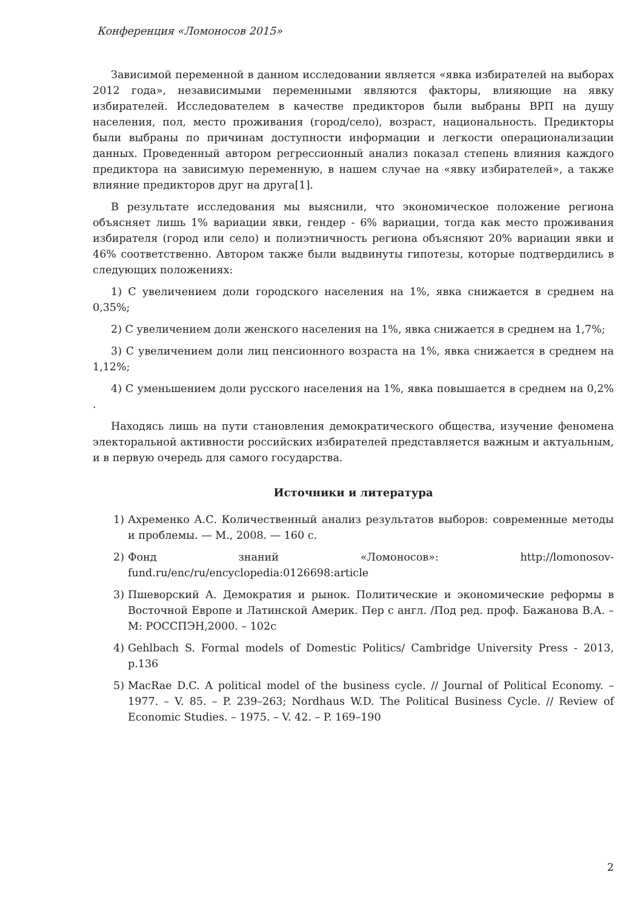Конференция «Ломоносов 2015»
Зависимой переменной в данном исследовании является «явка избирателей на выборах 2012 года», независимыми переменными являются факторы, влияющие на явку избирателей. Исследователем в качестве предикторов были выбраны ВРП на душу населения, пол, место проживания (город/село), возраст, национальность. Предикторы были выбраны по причинам доступности информации и легкости операционализации данных. Проведенный автором регрессионный анализ показал степень влияния каждого предиктора на зависимую переменную, в нашем случае на «явку избирателей», а также влияние предикторов друг на друга[1].
В результате исследования мы выяснили, что экономическое положение региона объясняет лишь 1% вариации явки, гендер - 6% вариации, тогда как место проживания избирателя (город или село) и полиэтничность региона объясняют 20% вариации явки и 46% соответственно. Автором также были выдвинуты гипотезы, которые подтвердились в следующих положениях:
1) С увеличением доли городского населения на 1%, явка снижается в среднем на 0,35%;
2) С увеличением доли женского населения на 1%, явка снижается в среднем на 1,7%;
3) С увеличением доли лиц пенсионного возраста на 1%, явка снижается в среднем на 1,12%;
4) С уменьшением доли русского населения на 1%, явка повышается в среднем на 0,2% .
Находясь лишь на пути становления демократического общества, изучение феномена электоральной активности российских избирателей представляется важным и актуальным, и в первую очередь для самого государства.
Источники и литература
1) Ахременко А.С. Количественный анализ результатов выборов: современные методы и проблемы. — М., 2008. — 160 с.
2) Фонд знаний «Ломоносов»: http://lomonosov-fund.ru/enc/ru/encyclopedia:0126698:article
3) Пшеворский А. Демократия и рынок. Политические и экономические реформы в Восточной Европе и Латинской Америк. Пер с англ. /Под ред. проф. Бажанова В.А. – М: РОССПЭН,2000. – 102с
4) Gehlbach S. Formal models of Domestic Politics/ Cambridge University Press - 2013, p.136
5) MacRae D.C. A political model of the business cycle. // Journal of Political Economy. – 1977. – V. 85. – P. 239–263; Nordhaus W.D. The Political Business Cycle. // Review of Economic Studies. – 1975. – V. 42. – P. 169–190
2